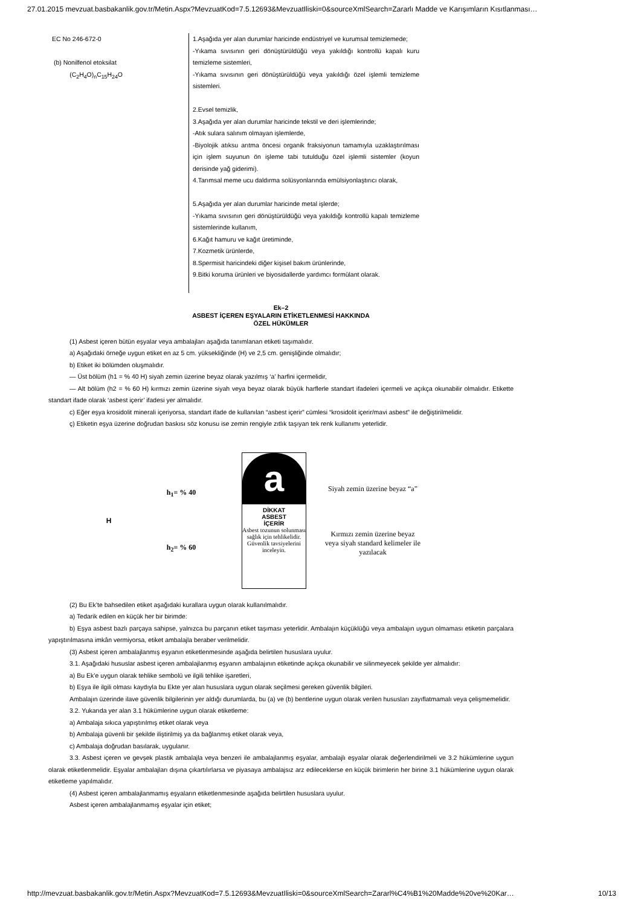27.01.2015 mevzuat.basbakanlik.gov.tr/Metin.Aspx?MevzuatKod=7.5.12693&MevzuatIliski=0&sourceXmlSearch=Zararlı Madde ve Karışımların Kısıtlanması…
| EC No 246-672-0 (b) Nonilfenol etoksilat (C<sub>2</sub>H<sub>4</sub>O)<sub>n</sub>C<sub>15</sub>H<sub>24</sub>O | 1.Aşağıda yer alan durumlar haricinde endüstriyel ve kurumsal temizlemede; -Yıkama sıvısının geri dönüştürüldüğü veya yakıldığı kontrollü kapalı kuru temizleme sistemleri, -Yıkama sıvısının geri dönüştürüldüğü veya yakıldığı özel işlemli temizleme sistemleri. 2.Evsel temizlik, 3.Aşağıda yer alan durumlar haricinde tekstil ve deri işlemlerinde; -Atık sulara salınım olmayan işlemlerde, -Biyolojik atıksu arıtma öncesi organik fraksiyonun tamamıyla uzaklaştırılması için işlem suyunun ön işleme tabi tutulduğu özel işlemli sistemler (koyun derisinde yağ giderimi). 4.Tarımsal meme ucu daldırma solüsyonlarında emülsiyonlaştırıcı olarak, 5.Aşağıda yer alan durumlar haricinde metal işlerde; -Yıkama sıvısının geri dönüştürüldüğü veya yakıldığı kontrollü kapalı temizleme sistemlerinde kullanım, 6.Kağıt hamuru ve kağıt üretiminde, 7.Kozmetik ürünlerde, 8.Spermisit haricindeki diğer kişisel bakım ürünlerinde, 9.Bitki koruma ürünleri ve biyosidallerde yardımcı formülant olarak. |
Ek–2
ASBEST İÇEREN EŞYALARIN ETİKETLENMESİ HAKKINDA
ÖZEL HÜKÜMLER
(1) Asbest içeren bütün eşyalar veya ambalajları aşağıda tanımlanan etiketi taşımalıdır.
a) Aşağıdaki örneğe uygun etiket en az 5 cm. yüksekliğinde (H) ve 2,5 cm. genişliğinde olmalıdır;
b) Etiket iki bölümden oluşmalıdır.
— Üst bölüm (h1 = % 40 H) siyah zemin üzerine beyaz olarak yazılmış ‘a’ harfini içermelidir,
— Alt bölüm (h2 = % 60 H) kırmızı zemin üzerine siyah veya beyaz olarak büyük harflerle standart ifadeleri içermeli ve açıkça okunabilir olmalıdır. Etikette standart ifade olarak ‘asbest içerir’ ifadesi yer almalıdır.
c) Eğer eşya krosidolit minerali içeriyorsa, standart ifade de kullanılan “asbest içerir” cümlesi “krosidolit içerir/mavi asbest” ile değiştirilmelidir.
ç) Etiketin eşya üzerine doğrudan baskısı söz konusu ise zemin rengiyle zıtlık taşıyan tek renk kullanımı yeterlidir.
H
h<sub>1</sub>= % 40
h<sub>2</sub>= % 60
a
DİKKAT
ASBEST
İÇERİR
Asbest tozunun solunması sağlık için tehlikelidir. Güvenlik tavsiyelerini inceleyin.
Siyah zemin üzerine beyaz “a”
Kırmızı zemin üzerine beyaz veya siyah standard kelimeler ile yazılacak
(2) Bu Ek’te bahsedilen etiket aşağıdaki kurallara uygun olarak kullanılmalıdır.
a) Tedarik edilen en küçük her bir birimde:
b) Eşya asbest bazlı parçaya sahipse, yalnızca bu parçanın etiket taşıması yeterlidir. Ambalajın küçüklüğü veya ambalajın uygun olmaması etiketin parçalara yapıştırılmasına imkân vermiyorsa, etiket ambalajla beraber verilmelidir.
(3) Asbest içeren ambalajlanmış eşyanın etiketlenmesinde aşağıda belirtilen hususlara uyulur.
3.1. Aşağıdaki hususlar asbest içeren ambalajlanmış eşyanın ambalajının etiketinde açıkça okunabilir ve silinmeyecek şekilde yer almalıdır:
a) Bu Ek’e uygun olarak tehlike sembolü ve ilgili tehlike işaretleri,
b) Eşya ile ilgili olması kaydıyla bu Ekte yer alan hususlara uygun olarak seçilmesi gereken güvenlik bilgileri.
Ambalajın üzerinde ilave güvenlik bilgilerinin yer aldığı durumlarda, bu (a) ve (b) bentlerine uygun olarak verilen hususları zayıflatmamalı veya çelişmemelidir.
3.2. Yukarıda yer alan 3.1 hükümlerine uygun olarak etiketleme:
a) Ambalaja sıkıca yapıştırılmış etiket olarak veya
b) Ambalaja güvenli bir şekilde iliştirilmiş ya da bağlanmış etiket olarak veya,
c) Ambalaja doğrudan basılarak, uygulanır.
3.3. Asbest içeren ve gevşek plastik ambalajla veya benzeri ile ambalajlanmış eşyalar, ambalajlı eşyalar olarak değerlendirilmeli ve 3.2 hükümlerine uygun olarak etiketlenmelidir. Eşyalar ambalajları dışına çıkartılırlarsa ve piyasaya ambalajsız arz edileceklerse en küçük birimlerin her birine 3.1 hükümlerine uygun olarak etiketleme yapılmalıdır.
(4) Asbest içeren ambalajlanmamış eşyaların etiketlenmesinde aşağıda belirtilen hususlara uyulur.
Asbest içeren ambalajlanmamış eşyalar için etiket;
http://mevzuat.basbakanlik.gov.tr/Metin.Aspx?MevzuatKod=7.5.12693&MevzuatIliski=0&sourceXmlSearch=Zararl%C4%B1%20Madde%20ve%20Kar… 10/13